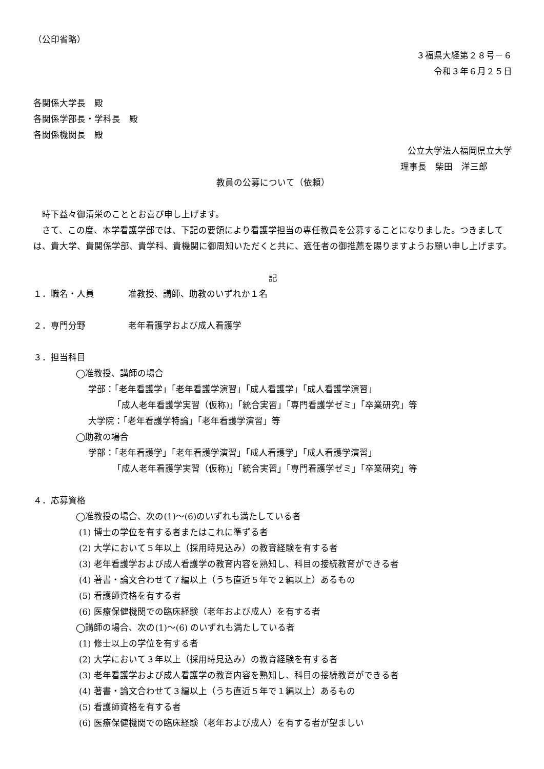（公印省略）
３福県大経第２８号－６
令和３年６月２５日
各関係大学長　殿
各関係学部長・学科長　殿
各関係機関長　殿
公立大学法人福岡県立大学
理事長　柴田　洋三郎
教員の公募について（依頼）
　時下益々御清栄のこととお喜び申し上げます。
　さて、この度、本学看護学部では、下記の要領により看護学担当の専任教員を公募することになりました。つきましては、貴大学、貴関係学部、貴学科、貴機関に御周知いただくと共に、適任者の御推薦を賜りますようお願い申し上げます。
記
１．職名・人員 准教授、講師、助教のいずれか１名
２．専門分野 老年看護学および成人看護学
３．担当科目
◯准教授、講師の場合
学部：「老年看護学」「老年看護学演習」「成人看護学」「成人看護学演習」
「成人老年看護学実習（仮称)」「統合実習」「専門看護学ゼミ」「卒業研究」等
大学院：「老年看護学特論」「老年看護学演習」等
◯助教の場合
学部：「老年看護学」「老年看護学演習」「成人看護学」「成人看護学演習」
「成人老年看護学実習（仮称)」「統合実習」「専門看護学ゼミ」「卒業研究」等
４．応募資格
◯准教授の場合、次の(1)～(6)のいずれも満たしている者
(1) 博士の学位を有する者またはこれに準ずる者
(2) 大学において５年以上（採用時見込み）の教育経験を有する者
(3) 老年看護学および成人看護学の教育内容を熟知し、科目の接続教育ができる者
(4) 著書・論文合わせて７編以上（うち直近５年で２編以上）あるもの
(5) 看護師資格を有する者
(6) 医療保健機関での臨床経験（老年および成人）を有する者
◯講師の場合、次の(1)～(6) のいずれも満たしている者
(1) 修士以上の学位を有する者
(2) 大学において３年以上（採用時見込み）の教育経験を有する者
(3) 老年看護学および成人看護学の教育内容を熟知し、科目の接続教育ができる者
(4) 著書・論文合わせて３編以上（うち直近５年で１編以上）あるもの
(5) 看護師資格を有する者
(6) 医療保健機関での臨床経験（老年および成人）を有する者が望ましい